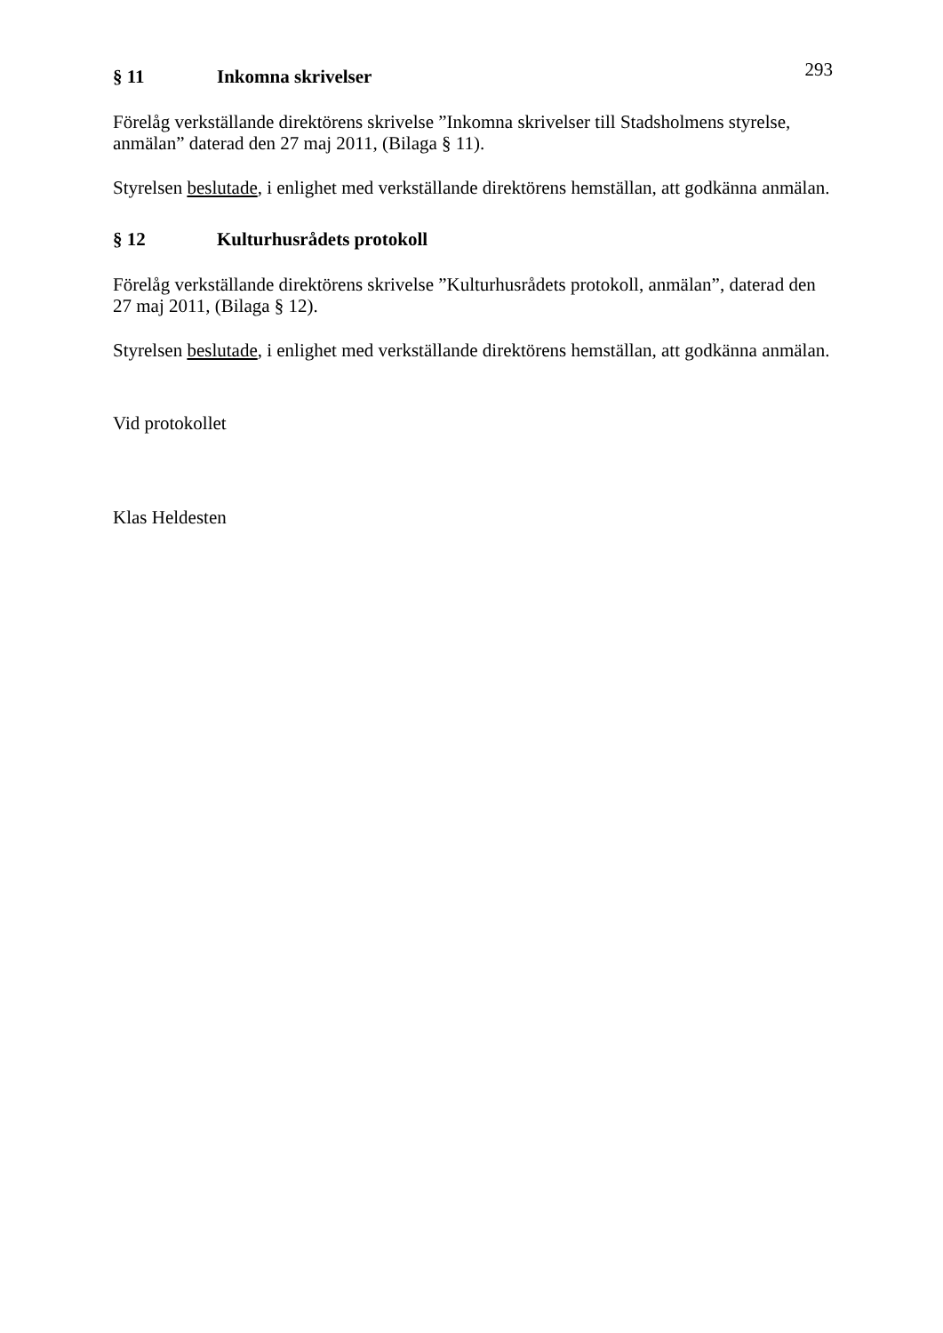293
§ 11 Inkomna skrivelser
Förelåg verkställande direktörens skrivelse ”Inkomna skrivelser till Stadsholmens styrelse, anmälan” daterad den 27 maj 2011, (Bilaga § 11).
Styrelsen beslutade, i enlighet med verkställande direktörens hemställan, att godkänna anmälan.
§ 12 Kulturhusrådets protokoll
Förelåg verkställande direktörens skrivelse ”Kulturhusrådets protokoll, anmälan”, daterad den 27 maj 2011, (Bilaga § 12).
Styrelsen beslutade, i enlighet med verkställande direktörens hemställan, att godkänna anmälan.
Vid protokollet
Klas Heldesten